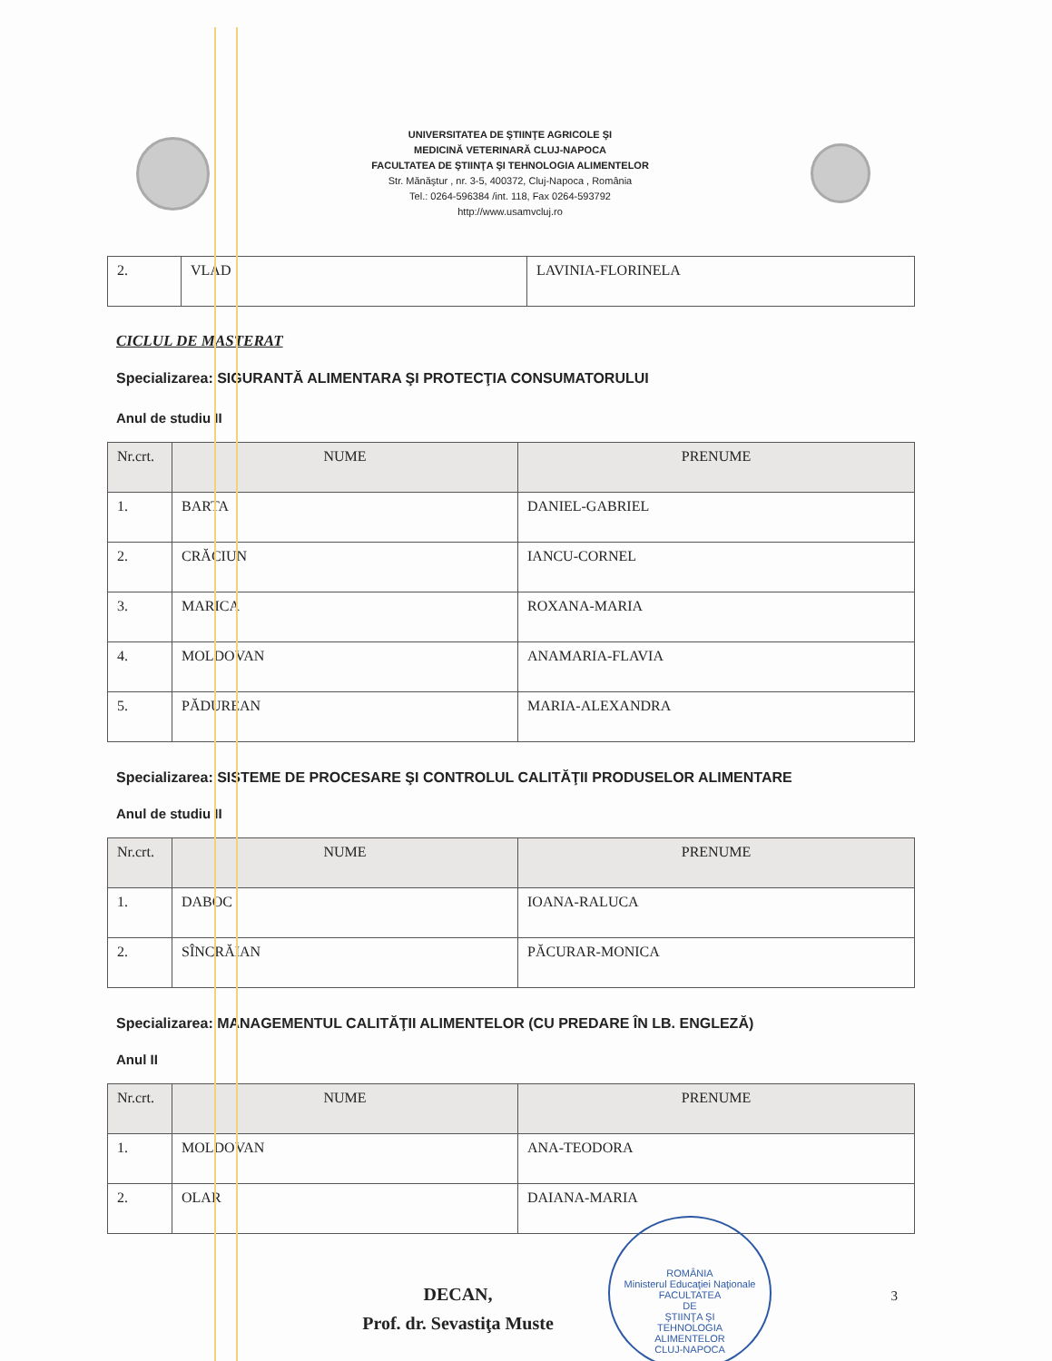UNIVERSITATEA DE ŞTIINŢE AGRICOLE ŞI
MEDICINĂ VETERINARĂ CLUJ-NAPOCA
FACULTATEA DE ŞTIINŢA ŞI TEHNOLOGIA ALIMENTELOR
Str. Mănăştur , nr. 3-5, 400372, Cluj-Napoca , România
Tel.: 0264-596384 /int. 118, Fax 0264-593792
http://www.usamvcluj.ro
| 2. | VLAD | LAVINIA-FLORINELA |
CICLUL DE MASTERAT
Specializarea: SIGURANTĂ ALIMENTARA ŞI PROTECŢIA CONSUMATORULUI
Anul de studiu II
| Nr.crt. | NUME | PRENUME |
| --- | --- | --- |
| 1. | BARTA | DANIEL-GABRIEL |
| 2. | CRĂCIUN | IANCU-CORNEL |
| 3. | MARICA | ROXANA-MARIA |
| 4. | MOLDOVAN | ANAMARIA-FLAVIA |
| 5. | PĂDUREAN | MARIA-ALEXANDRA |
Specializarea: SISTEME DE PROCESARE ŞI CONTROLUL CALITĂŢII PRODUSELOR ALIMENTARE
Anul de studiu II
| Nr.crt. | NUME | PRENUME |
| --- | --- | --- |
| 1. | DABOC | IOANA-RALUCA |
| 2. | SÎNCRĂIAN | PĂCURAR-MONICA |
Specializarea: MANAGEMENTUL CALITĂŢII ALIMENTELOR (CU PREDARE ÎN LB. ENGLEZĂ)
Anul II
| Nr.crt. | NUME | PRENUME |
| --- | --- | --- |
| 1. | MOLDOVAN | ANA-TEODORA |
| 2. | OLAR | DAIANA-MARIA |
DECAN,
Prof. dr. Sevastiţa Muste
ROMÂNIA
Ministerul Educaţiei Naţionale
FACULTATEA
DE
ŞTIINŢA ŞI
TEHNOLOGIA
ALIMENTELOR
CLUJ-NAPOCA
3